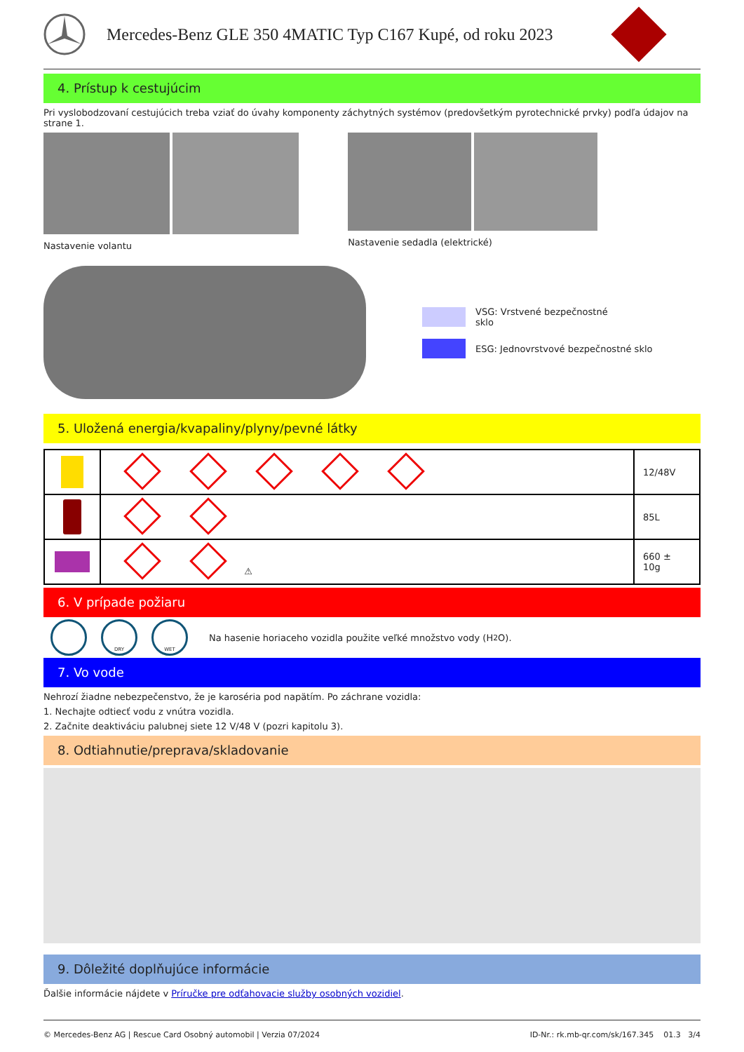Mercedes-Benz GLE 350 4MATIC Typ C167 Kupé, od roku 2023
4. Prístup k cestujúcim
Pri vyslobodzovaní cestujúcich treba vziať do úvahy komponenty záchytných systémov (predovšetkým pyrotechnické prvky) podľa údajov na strane 1.
Nastavenie volantu Nastavenie sedadla (elektrické)
VSG: Vrstvené bezpečnostné
sklo
ESG: Jednovrstvové bezpečnostné sklo
5. Uložená energia/kvapaliny/plyny/pevné látky
| | | 12/48V |
| | | 85L |
| | ⚠ | 660 ± 10g |
6. V prípade požiaru
DRY WET Na hasenie horiaceho vozidla použite veľké množstvo vody (H<sub>2</sub>O).
7. Vo vode
Nehrozí žiadne nebezpečenstvo, že je karoséria pod napätím. Po záchrane vozidla:
1. Nechajte odtiecť vodu z vnútra vozidla.
2. Začnite deaktiváciu palubnej siete 12 V/48 V (pozri kapitolu 3).
8. Odtiahnutie/preprava/skladovanie
9. Dôležité doplňujúce informácie
Ďalšie informácie nájdete v Príručke pre odťahovacie služby osobných vozidiel.
© Mercedes-Benz AG | Rescue Card Osobný automobil | Verzia 07/2024 ID-Nr.: rk.mb-qr.com/sk/167.345 01.3 3/4